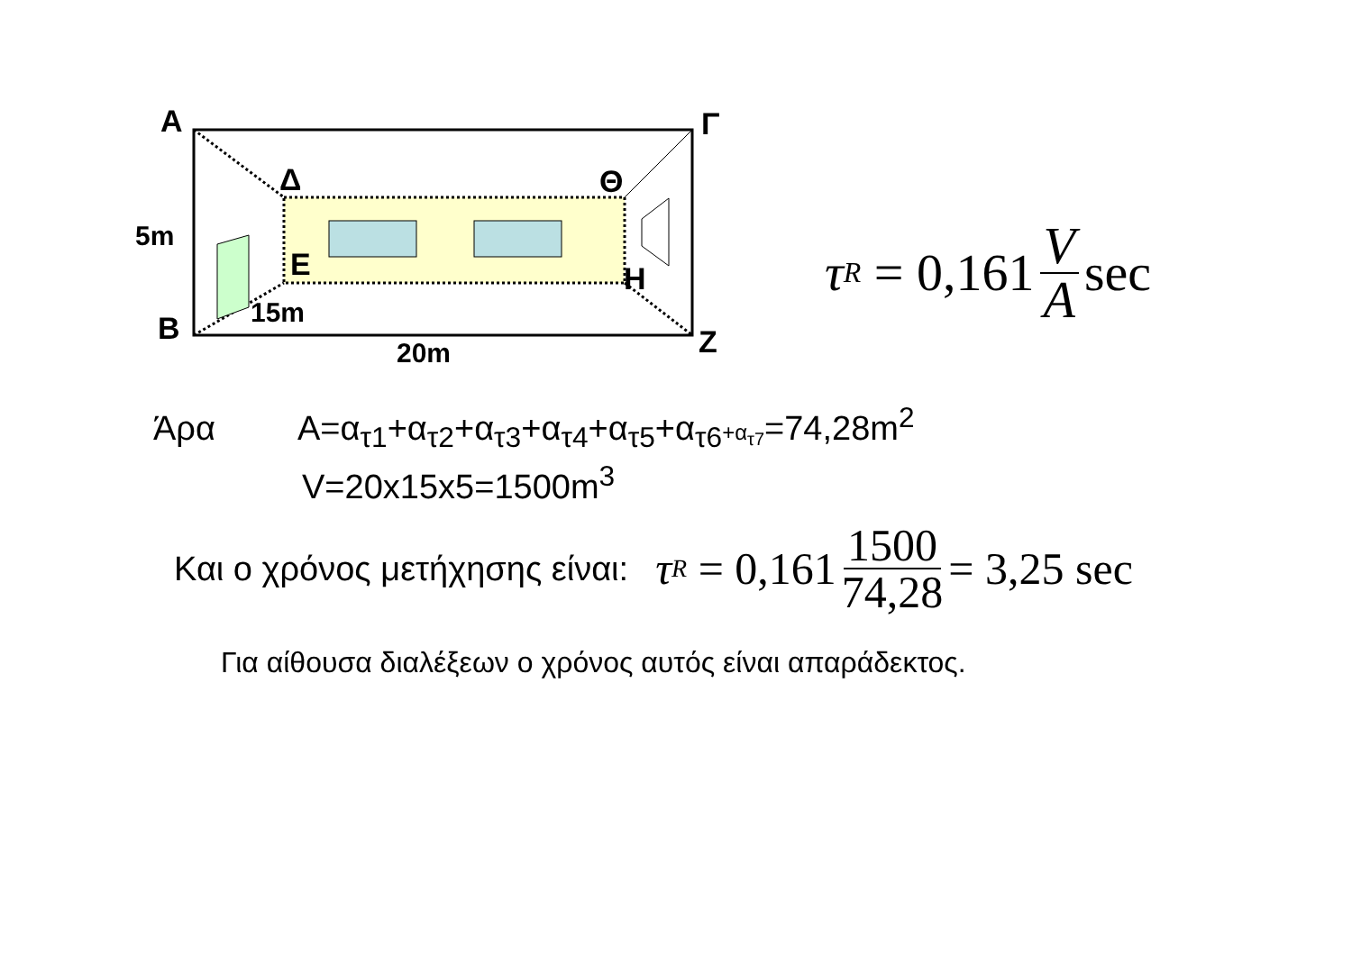Α Γ
Δ Θ
5m
Ε Η
15m
Β Ζ
20m
τ<sub>R</sub> = 0,161 V A sec
Άρα Α=α<sub>τ1</sub>+α<sub>τ2</sub>+α<sub>τ3</sub>+α<sub>τ4</sub>+α<sub>τ5</sub>+α<sub>τ6</sub>+α<sub>τ7</sub>=74,28m<sup>2</sup>
V=20x15x5=1500m<sup>3</sup>
Και ο χρόνος μετήχησης είναι: τ<sub>R</sub> = 0,161 1500 74,28 = 3,25 sec
Για αίθουσα διαλέξεων ο χρόνος αυτός είναι απαράδεκτος.